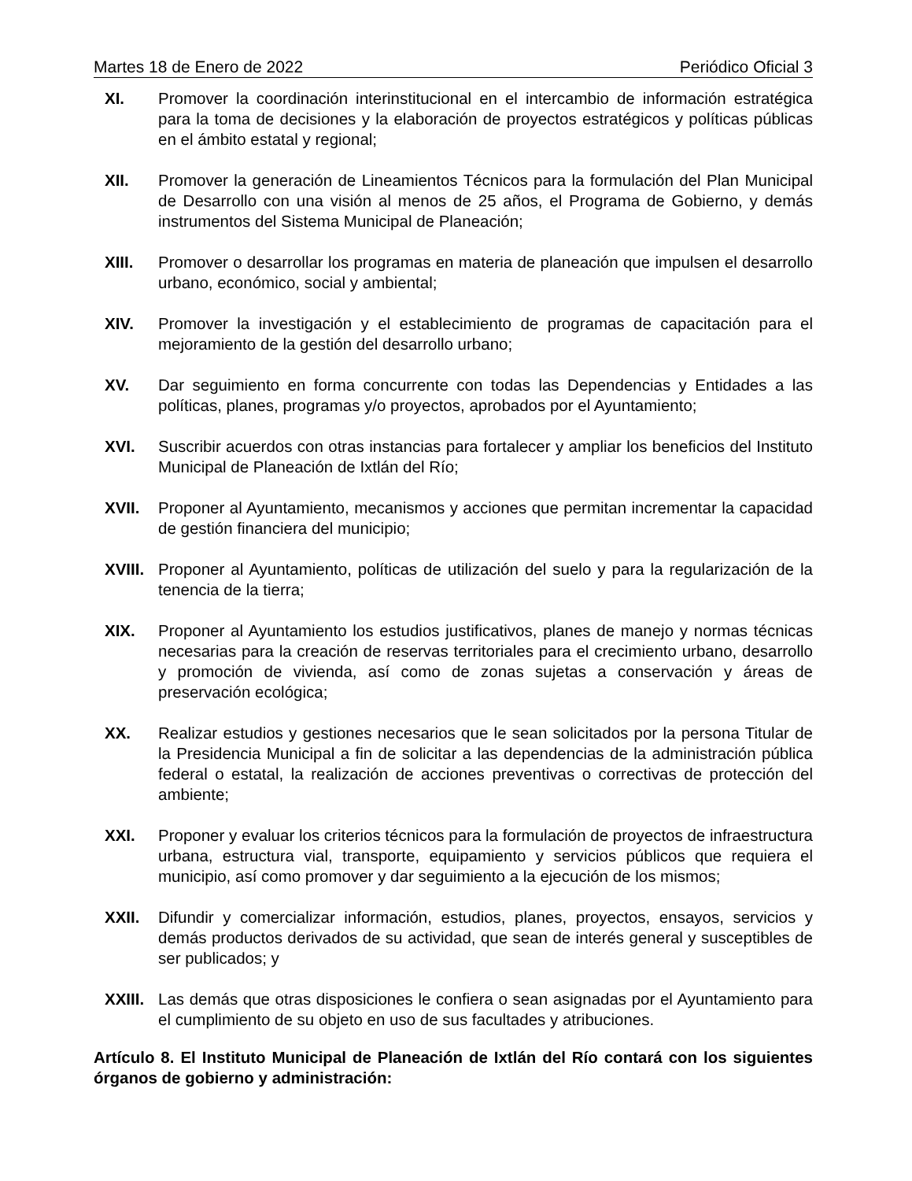Martes 18 de Enero de 2022 Periódico Oficial 3
XI. Promover la coordinación interinstitucional en el intercambio de información estratégica para la toma de decisiones y la elaboración de proyectos estratégicos y políticas públicas en el ámbito estatal y regional;
XII. Promover la generación de Lineamientos Técnicos para la formulación del Plan Municipal de Desarrollo con una visión al menos de 25 años, el Programa de Gobierno, y demás instrumentos del Sistema Municipal de Planeación;
XIII. Promover o desarrollar los programas en materia de planeación que impulsen el desarrollo urbano, económico, social y ambiental;
XIV. Promover la investigación y el establecimiento de programas de capacitación para el mejoramiento de la gestión del desarrollo urbano;
XV. Dar seguimiento en forma concurrente con todas las Dependencias y Entidades a las políticas, planes, programas y/o proyectos, aprobados por el Ayuntamiento;
XVI. Suscribir acuerdos con otras instancias para fortalecer y ampliar los beneficios del Instituto Municipal de Planeación de Ixtlán del Río;
XVII. Proponer al Ayuntamiento, mecanismos y acciones que permitan incrementar la capacidad de gestión financiera del municipio;
XVIII. Proponer al Ayuntamiento, políticas de utilización del suelo y para la regularización de la tenencia de la tierra;
XIX. Proponer al Ayuntamiento los estudios justificativos, planes de manejo y normas técnicas necesarias para la creación de reservas territoriales para el crecimiento urbano, desarrollo y promoción de vivienda, así como de zonas sujetas a conservación y áreas de preservación ecológica;
XX. Realizar estudios y gestiones necesarios que le sean solicitados por la persona Titular de la Presidencia Municipal a fin de solicitar a las dependencias de la administración pública federal o estatal, la realización de acciones preventivas o correctivas de protección del ambiente;
XXI. Proponer y evaluar los criterios técnicos para la formulación de proyectos de infraestructura urbana, estructura vial, transporte, equipamiento y servicios públicos que requiera el municipio, así como promover y dar seguimiento a la ejecución de los mismos;
XXII. Difundir y comercializar información, estudios, planes, proyectos, ensayos, servicios y demás productos derivados de su actividad, que sean de interés general y susceptibles de ser publicados; y
XXIII. Las demás que otras disposiciones le confiera o sean asignadas por el Ayuntamiento para el cumplimiento de su objeto en uso de sus facultades y atribuciones.
Artículo 8. El Instituto Municipal de Planeación de Ixtlán del Río contará con los siguientes órganos de gobierno y administración: